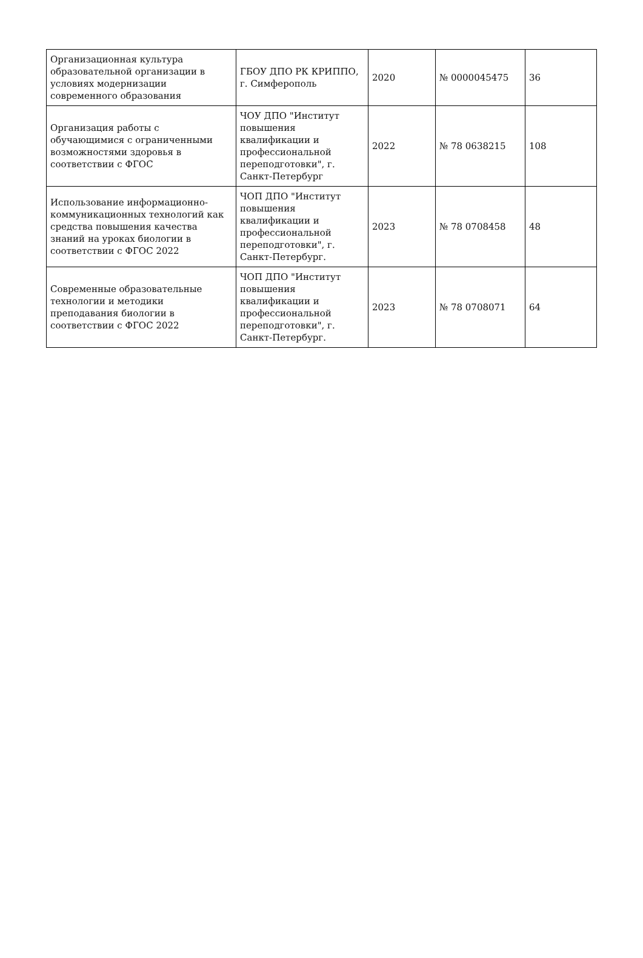| Организационная культура образовательной организации в условиях модернизации современного образования | ГБОУ ДПО РК КРИППО, г. Симферополь | 2020 | № 0000045475 | 36 |
| Организация работы с обучающимися с ограниченными возможностями здоровья в соответствии с ФГОС | ЧОУ ДПО "Институт повышения квалификации и профессиональной переподготовки", г. Санкт-Петербург | 2022 | № 78 0638215 | 108 |
| Использование информационно-коммуникационных технологий как средства повышения качества знаний на уроках биологии в соответствии с ФГОС 2022 | ЧОП ДПО "Институт повышения квалификации и профессиональной переподготовки", г. Санкт-Петербург. | 2023 | № 78 0708458 | 48 |
| Современные образовательные технологии и методики преподавания биологии в соответствии с ФГОС 2022 | ЧОП ДПО "Институт повышения квалификации и профессиональной переподготовки", г. Санкт-Петербург. | 2023 | № 78 0708071 | 64 |